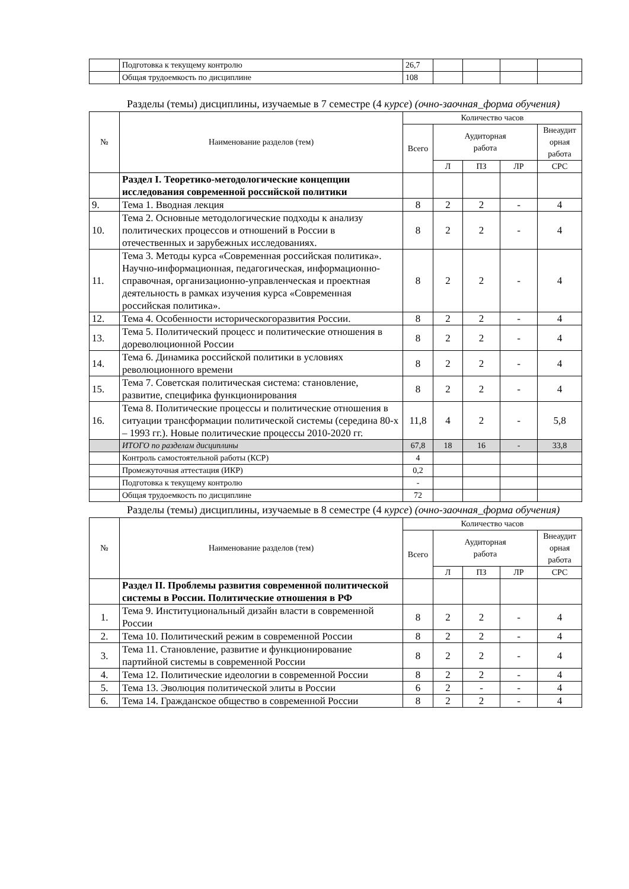| | Подготовка к текущему контролю | 26,7 | | | | |
| | Общая трудоемкость по дисциплине | 108 | | | | |
Разделы (темы) дисциплины, изучаемые в 7 семестре (4 курсе) (очно-заочная_форма обучения)
| № | Наименование разделов (тем) | Количество часов | | | | |
| | | Всего | Аудиторная работа | | | Внеаудит орная работа |
| | | | Л | ПЗ | ЛР | СРС |
| | Раздел I. Теоретико-методологические концепции исследования современной российской политики | | | | | |
| 9. | Тема 1. Вводная лекция | 8 | 2 | 2 | - | 4 |
| 10. | Тема 2. Основные методологические подходы к анализу политических процессов и отношений в России в отечественных и зарубежных исследованиях. | 8 | 2 | 2 | - | 4 |
| 11. | Тема 3. Методы курса «Современная российская политика». Научно-информационная, педагогическая, информационно-справочная, организационно-управленческая и проектная деятельность в рамках изучения курса «Современная российская политика». | 8 | 2 | 2 | - | 4 |
| 12. | Тема 4. Особенности историческогоразвития России. | 8 | 2 | 2 | - | 4 |
| 13. | Тема 5. Политический процесс и политические отношения в дореволюционной России | 8 | 2 | 2 | - | 4 |
| 14. | Тема 6. Динамика российской политики в условиях революционного времени | 8 | 2 | 2 | - | 4 |
| 15. | Тема 7. Советская политическая система: становление, развитие, специфика функционирования | 8 | 2 | 2 | - | 4 |
| 16. | Тема 8. Политические процессы и политические отношения в ситуации трансформации политической системы (середина 80-х – 1993 гг.). Новые политические процессы 2010-2020 гг. | 11,8 | 4 | 2 | - | 5,8 |
| | ИТОГО по разделам дисциплины | 67,8 | 18 | 16 | - | 33,8 |
| | Контроль самостоятельной работы (КСР) | 4 | | | | |
| | Промежуточная аттестация (ИКР) | 0,2 | | | | |
| | Подготовка к текущему контролю | - | | | | |
| | Общая трудоемкость по дисциплине | 72 | | | | |
Разделы (темы) дисциплины, изучаемые в 8 семестре (4 курсе) (очно-заочная_форма обучения)
| № | Наименование разделов (тем) | Количество часов | | | | |
| | | Всего | Аудиторная работа | | | Внеаудит орная работа |
| | | | Л | ПЗ | ЛР | СРС |
| | Раздел II. Проблемы развития современной политической системы в России. Политические отношения в РФ | | | | | |
| 1. | Тема 9. Институциональный дизайн власти в современной России | 8 | 2 | 2 | - | 4 |
| 2. | Тема 10. Политический режим в современной России | 8 | 2 | 2 | - | 4 |
| 3. | Тема 11. Становление, развитие и функционирование партийной системы в современной России | 8 | 2 | 2 | - | 4 |
| 4. | Тема 12. Политические идеологии в современной России | 8 | 2 | 2 | - | 4 |
| 5. | Тема 13. Эволюция политической элиты в России | 6 | 2 | - | - | 4 |
| 6. | Тема 14. Гражданское общество в современной России | 8 | 2 | 2 | - | 4 |